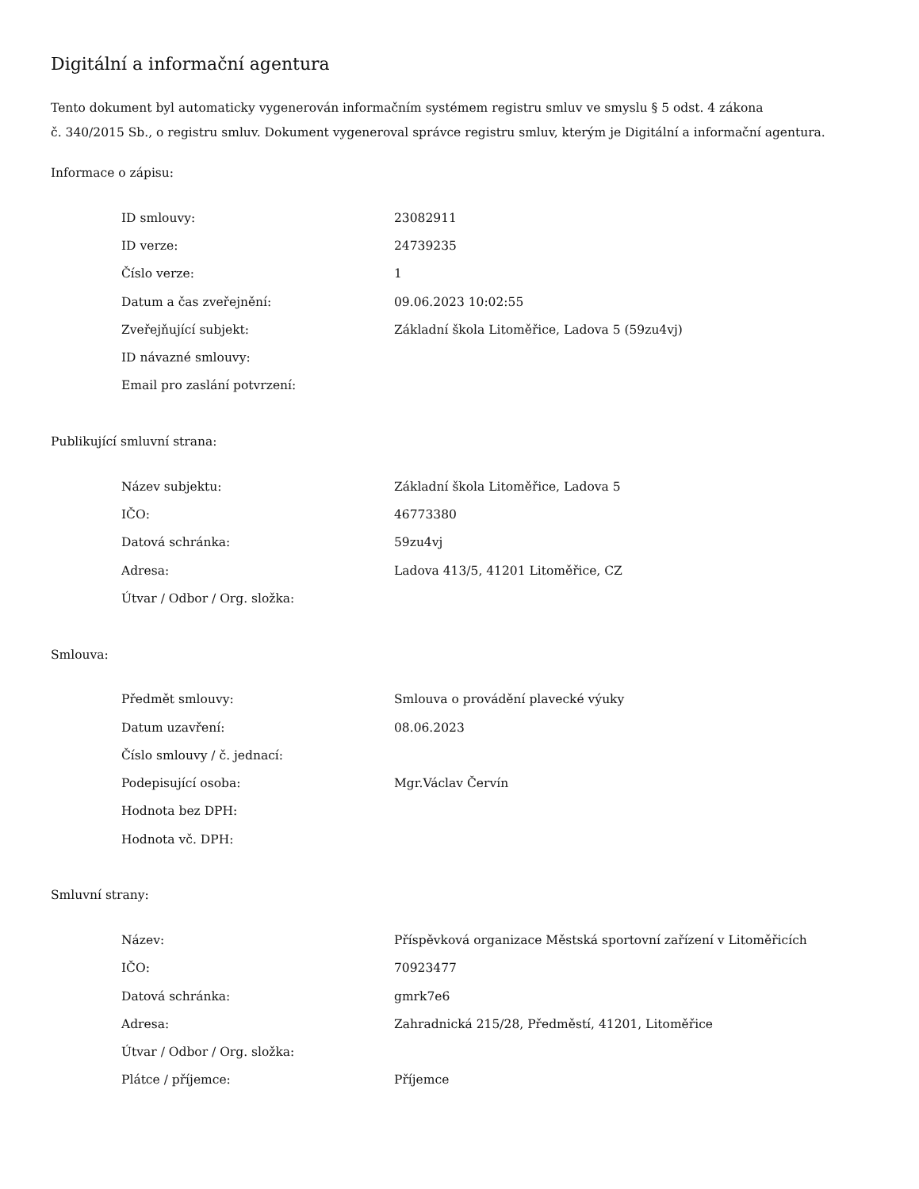Digitální a informační agentura
Tento dokument byl automaticky vygenerován informačním systémem registru smluv ve smyslu § 5 odst. 4 zákona
č. 340/2015 Sb., o registru smluv. Dokument vygeneroval správce registru smluv, kterým je Digitální a informační agentura.
Informace o zápisu:
| ID smlouvy: | 23082911 |
| ID verze: | 24739235 |
| Číslo verze: | 1 |
| Datum a čas zveřejnění: | 09.06.2023 10:02:55 |
| Zveřejňující subjekt: | Základní škola Litoměřice, Ladova 5 (59zu4vj) |
| ID návazné smlouvy: | |
| Email pro zaslání potvrzení: | |
Publikující smluvní strana:
| Název subjektu: | Základní škola Litoměřice, Ladova 5 |
| IČO: | 46773380 |
| Datová schránka: | 59zu4vj |
| Adresa: | Ladova 413/5, 41201 Litoměřice, CZ |
| Útvar / Odbor / Org. složka: | |
Smlouva:
| Předmět smlouvy: | Smlouva o provádění plavecké výuky |
| Datum uzavření: | 08.06.2023 |
| Číslo smlouvy / č. jednací: | |
| Podepisující osoba: | Mgr.Václav Červín |
| Hodnota bez DPH: | |
| Hodnota vč. DPH: | |
Smluvní strany:
| Název: | Příspěvková organizace Městská sportovní zařízení v Litoměřicích |
| IČO: | 70923477 |
| Datová schránka: | gmrk7e6 |
| Adresa: | Zahradnická 215/28, Předměstí, 41201, Litoměřice |
| Útvar / Odbor / Org. složka: | |
| Plátce / příjemce: | Příjemce |